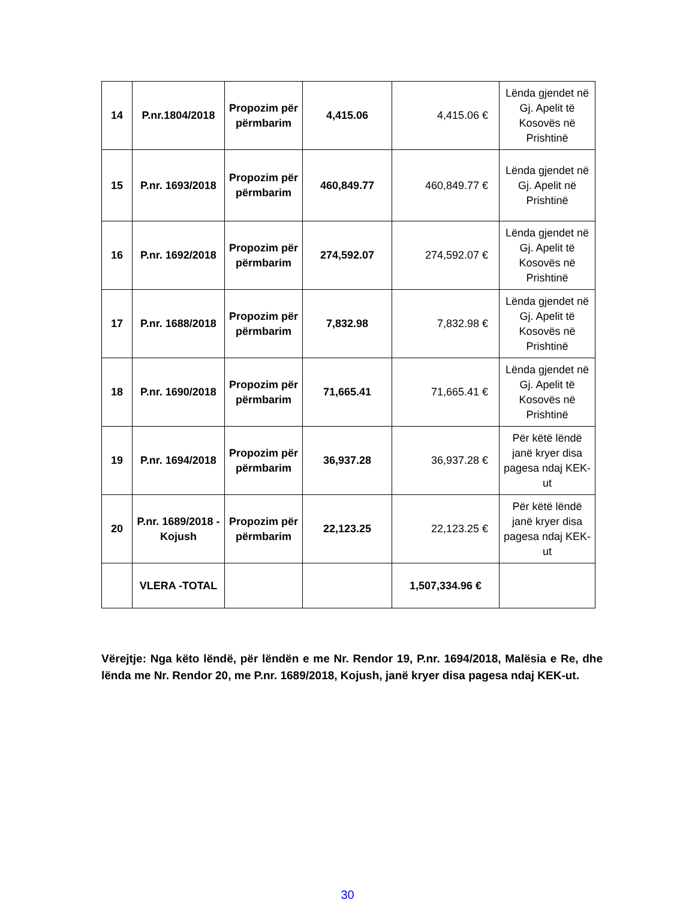| 14 | P.nr.1804/2018 | Propozim për përmbarim | 4,415.06 | 4,415.06 € | Lënda gjendet në Gj. Apelit të Kosovës në Prishtinë |
| 15 | P.nr. 1693/2018 | Propozim për përmbarim | 460,849.77 | 460,849.77 € | Lënda gjendet në Gj. Apelit në Prishtinë |
| 16 | P.nr. 1692/2018 | Propozim për përmbarim | 274,592.07 | 274,592.07 € | Lënda gjendet në Gj. Apelit të Kosovës në Prishtinë |
| 17 | P.nr. 1688/2018 | Propozim për përmbarim | 7,832.98 | 7,832.98 € | Lënda gjendet në Gj. Apelit të Kosovës në Prishtinë |
| 18 | P.nr. 1690/2018 | Propozim për përmbarim | 71,665.41 | 71,665.41 € | Lënda gjendet në Gj. Apelit të Kosovës në Prishtinë |
| 19 | P.nr. 1694/2018 | Propozim për përmbarim | 36,937.28 | 36,937.28 € | Për këtë lëndë janë kryer disa pagesa ndaj KEK-ut |
| 20 | P.nr. 1689/2018 - Kojush | Propozim për përmbarim | 22,123.25 | 22,123.25 € | Për këtë lëndë janë kryer disa pagesa ndaj KEK-ut |
| | VLERA -TOTAL | | | 1,507,334.96 € | |
Vërejtje: Nga këto lëndë, për lëndën e me Nr. Rendor 19, P.nr. 1694/2018, Malësia e Re, dhe lënda me Nr. Rendor 20, me P.nr. 1689/2018, Kojush, janë kryer disa pagesa ndaj KEK-ut.
30